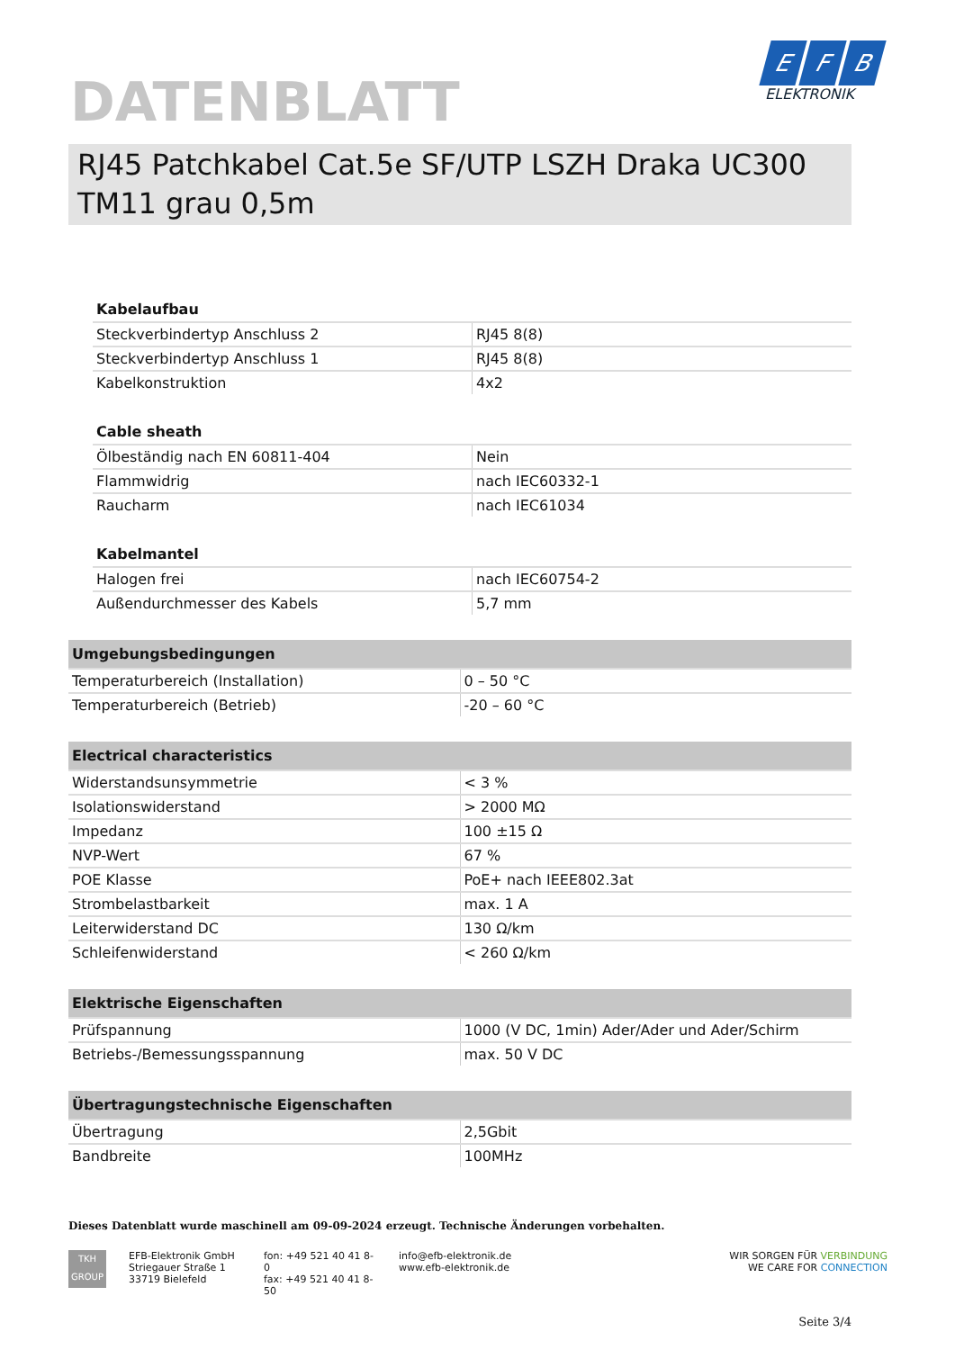DATENBLATT
E F B
ELEKTRONIK
RJ45 Patchkabel Cat.5e SF/UTP LSZH Draka UC300 TM11 grau 0,5m
| Kabelaufbau | |
| --- | --- |
| Steckverbindertyp Anschluss 2 | RJ45 8(8) |
| Steckverbindertyp Anschluss 1 | RJ45 8(8) |
| Kabelkonstruktion | 4x2 |
| Cable sheath | |
| --- | --- |
| Ölbeständig nach EN 60811-404 | Nein |
| Flammwidrig | nach IEC60332-1 |
| Raucharm | nach IEC61034 |
| Kabelmantel | |
| --- | --- |
| Halogen frei | nach IEC60754-2 |
| Außendurchmesser des Kabels | 5,7 mm |
| Umgebungsbedingungen | |
| --- | --- |
| Temperaturbereich (Installation) | 0 – 50 °C |
| Temperaturbereich (Betrieb) | -20 – 60 °C |
| Electrical characteristics | |
| --- | --- |
| Widerstandsunsymmetrie | < 3 % |
| Isolationswiderstand | > 2000 MΩ |
| Impedanz | 100 ±15 Ω |
| NVP-Wert | 67 % |
| POE Klasse | PoE+ nach IEEE802.3at |
| Strombelastbarkeit | max. 1 A |
| Leiterwiderstand DC | 130 Ω/km |
| Schleifenwiderstand | < 260 Ω/km |
| Elektrische Eigenschaften | |
| --- | --- |
| Prüfspannung | 1000 (V DC, 1min) Ader/Ader und Ader/Schirm |
| Betriebs-/Bemessungsspannung | max. 50 V DC |
| Übertragungstechnische Eigenschaften | |
| --- | --- |
| Übertragung | 2,5Gbit |
| Bandbreite | 100MHz |
Dieses Datenblatt wurde maschinell am 09-09-2024 erzeugt. Technische Änderungen vorbehalten.
TKH
GROUP
EFB-Elektronik GmbH
Striegauer Straße 1
33719 Bielefeld
fon: +49 521 40 41 8-0
fax: +49 521 40 41 8-50
info@efb-elektronik.de
www.efb-elektronik.de
WIR SORGEN FÜR VERBINDUNG
WE CARE FOR CONNECTION
Seite 3/4